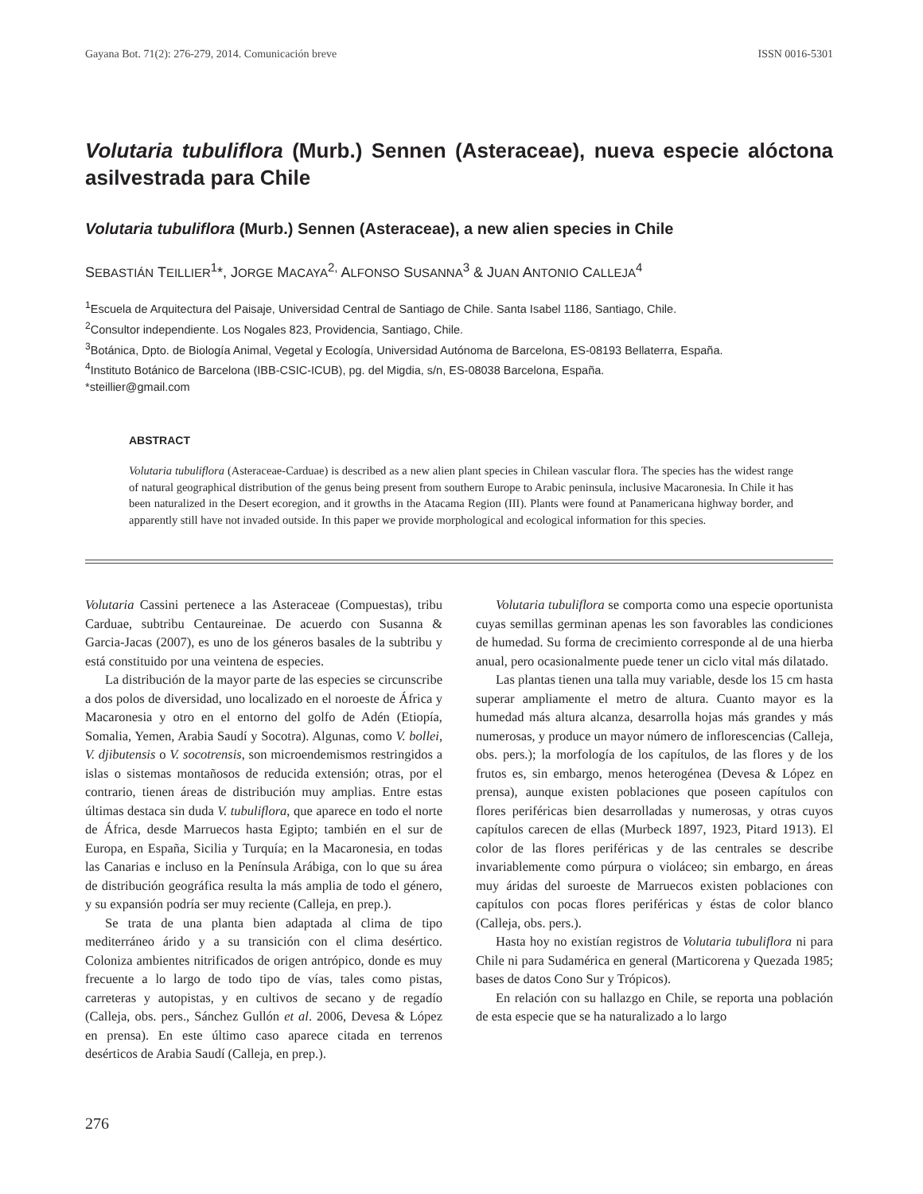Gayana Bot. 71(2): 276-279, 2014. Comunicación breve ISSN 0016-5301
Volutaria tubuliflora (Murb.) Sennen (Asteraceae), nueva especie alóctona asilvestrada para Chile
Volutaria tubuliflora (Murb.) Sennen (Asteraceae), a new alien species in Chile
SEBASTIÁN TEILLIER<sup>1</sup>*, JORGE MACAYA<sup>2,</sup> ALFONSO SUSANNA<sup>3</sup> & JUAN ANTONIO CALLEJA<sup>4</sup>
<sup>1</sup> Escuela de Arquitectura del Paisaje, Universidad Central de Santiago de Chile. Santa Isabel 1186, Santiago, Chile.
<sup>2</sup> Consultor independiente. Los Nogales 823, Providencia, Santiago, Chile.
<sup>3</sup> Botánica, Dpto. de Biología Animal, Vegetal y Ecología, Universidad Autónoma de Barcelona, ES-08193 Bellaterra, España.
<sup>4</sup> Instituto Botánico de Barcelona (IBB-CSIC-ICUB), pg. del Migdia, s/n, ES-08038 Barcelona, España.
*steillier@gmail.com
ABSTRACT
Volutaria tubuliflora (Asteraceae-Carduae) is described as a new alien plant species in Chilean vascular flora. The species has the widest range of natural geographical distribution of the genus being present from southern Europe to Arabic peninsula, inclusive Macaronesia. In Chile it has been naturalized in the Desert ecoregion, and it growths in the Atacama Region (III). Plants were found at Panamericana highway border, and apparently still have not invaded outside. In this paper we provide morphological and ecological information for this species.
Volutaria Cassini pertenece a las Asteraceae (Compuestas), tribu Carduae, subtribu Centaureinae. De acuerdo con Susanna & Garcia-Jacas (2007), es uno de los géneros basales de la subtribu y está constituido por una veintena de especies.
La distribución de la mayor parte de las especies se circunscribe a dos polos de diversidad, uno localizado en el noroeste de África y Macaronesia y otro en el entorno del golfo de Adén (Etiopía, Somalia, Yemen, Arabia Saudí y Socotra). Algunas, como V. bollei, V. djibutensis o V. socotrensis, son microendemismos restringidos a islas o sistemas montañosos de reducida extensión; otras, por el contrario, tienen áreas de distribución muy amplias. Entre estas últimas destaca sin duda V. tubuliflora, que aparece en todo el norte de África, desde Marruecos hasta Egipto; también en el sur de Europa, en España, Sicilia y Turquía; en la Macaronesia, en todas las Canarias e incluso en la Península Arábiga, con lo que su área de distribución geográfica resulta la más amplia de todo el género, y su expansión podría ser muy reciente (Calleja, en prep.).
Se trata de una planta bien adaptada al clima de tipo mediterráneo árido y a su transición con el clima desértico. Coloniza ambientes nitrificados de origen antrópico, donde es muy frecuente a lo largo de todo tipo de vías, tales como pistas, carreteras y autopistas, y en cultivos de secano y de regadío (Calleja, obs. pers., Sánchez Gullón et al. 2006, Devesa & López en prensa). En este último caso aparece citada en terrenos desérticos de Arabia Saudí (Calleja, en prep.).
Volutaria tubuliflora se comporta como una especie oportunista cuyas semillas germinan apenas les son favorables las condiciones de humedad. Su forma de crecimiento corresponde al de una hierba anual, pero ocasionalmente puede tener un ciclo vital más dilatado.
Las plantas tienen una talla muy variable, desde los 15 cm hasta superar ampliamente el metro de altura. Cuanto mayor es la humedad más altura alcanza, desarrolla hojas más grandes y más numerosas, y produce un mayor número de inflorescencias (Calleja, obs. pers.); la morfología de los capítulos, de las flores y de los frutos es, sin embargo, menos heterogénea (Devesa & López en prensa), aunque existen poblaciones que poseen capítulos con flores periféricas bien desarrolladas y numerosas, y otras cuyos capítulos carecen de ellas (Murbeck 1897, 1923, Pitard 1913). El color de las flores periféricas y de las centrales se describe invariablemente como púrpura o violáceo; sin embargo, en áreas muy áridas del suroeste de Marruecos existen poblaciones con capítulos con pocas flores periféricas y éstas de color blanco (Calleja, obs. pers.).
Hasta hoy no existían registros de Volutaria tubuliflora ni para Chile ni para Sudamérica en general (Marticorena y Quezada 1985; bases de datos Cono Sur y Trópicos).
En relación con su hallazgo en Chile, se reporta una población de esta especie que se ha naturalizado a lo largo
276